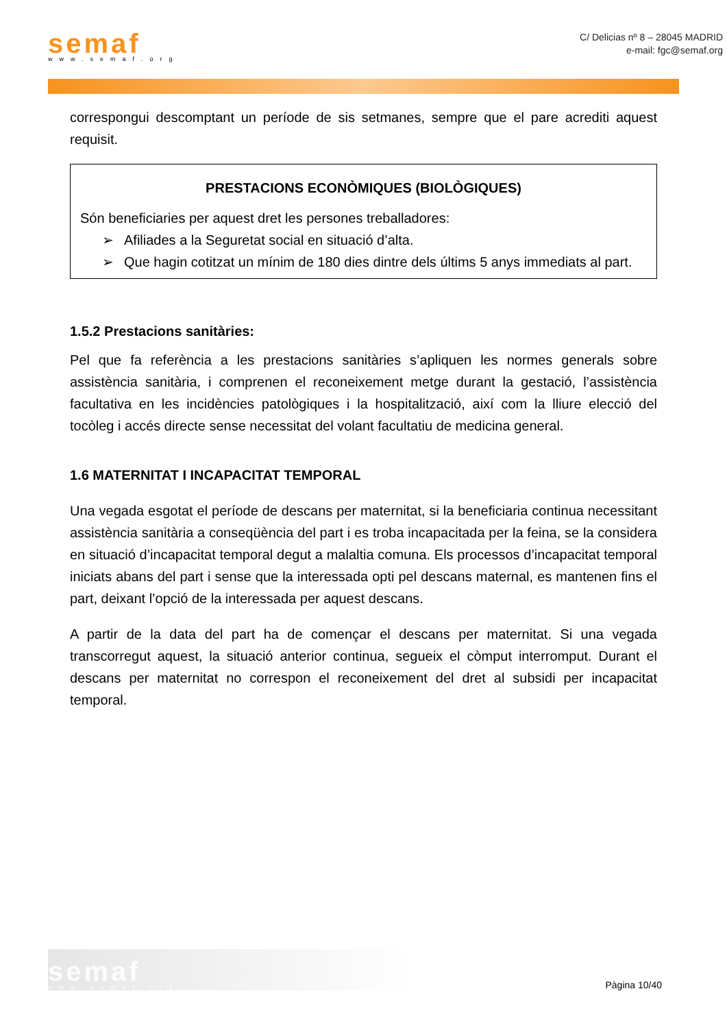semaf
www.semaf.org
C/ Delicias nº 8 – 28045 MADRID
e-mail: fgc@semaf.org
correspongui descomptant un període de sis setmanes, sempre que el pare acrediti aquest requisit.
PRESTACIONS ECONÒMIQUES (BIOLÒGIQUES)
Són beneficiaries per aquest dret les persones treballadores:
➢ Afiliades a la Seguretat social en situació d’alta.
➢ Que hagin cotitzat un mínim de 180 dies dintre dels últims 5 anys immediats al part.
1.5.2 Prestacions sanitàries:
Pel que fa referència a les prestacions sanitàries s’apliquen les normes generals sobre assistència sanitària, i comprenen el reconeixement metge durant la gestació, l’assistència facultativa en les incidències patològiques i la hospitalització, així com la lliure elecció del tocòleg i accés directe sense necessitat del volant facultatiu de medicina general.
1.6 MATERNITAT I INCAPACITAT TEMPORAL
Una vegada esgotat el període de descans per maternitat, si la beneficiaria continua necessitant assistència sanitària a conseqüència del part i es troba incapacitada per la feina, se la considera en situació d’incapacitat temporal degut a malaltia comuna. Els processos d’incapacitat temporal iniciats abans del part i sense que la interessada opti pel descans maternal, es mantenen fins el part, deixant l’opció de la interessada per aquest descans.
A partir de la data del part ha de començar el descans per maternitat. Si una vegada transcorregut aquest, la situació anterior continua, segueix el còmput interromput. Durant el descans per maternitat no correspon el reconeixement del dret al subsidi per incapacitat temporal.
semaf
www.semaf.org
Pàgina 10/40